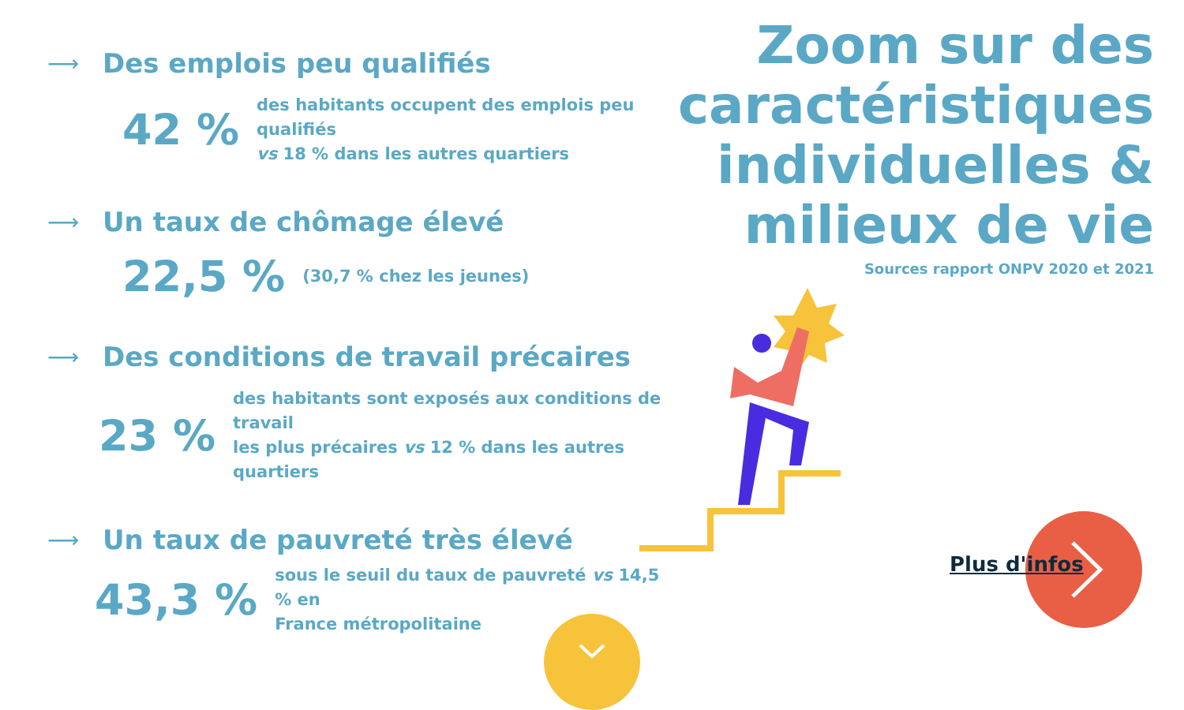⟶ Des emplois peu qualifiés
42 % des habitants occupent des emplois peu qualifiés
vs 18 % dans les autres quartiers
⟶ Un taux de chômage élevé
22,5 % (30,7 % chez les jeunes)
⟶ Des conditions de travail précaires
23 % des habitants sont exposés aux conditions de travail
les plus précaires vs 12 % dans les autres quartiers
⟶ Un taux de pauvreté très élevé
43,3 % sous le seuil du taux de pauvreté vs 14,5 % en
France métropolitaine
Zoom sur des
caractéristiques
individuelles &
milieux de vie
Sources rapport ONPV 2020 et 2021
Plus d'infos